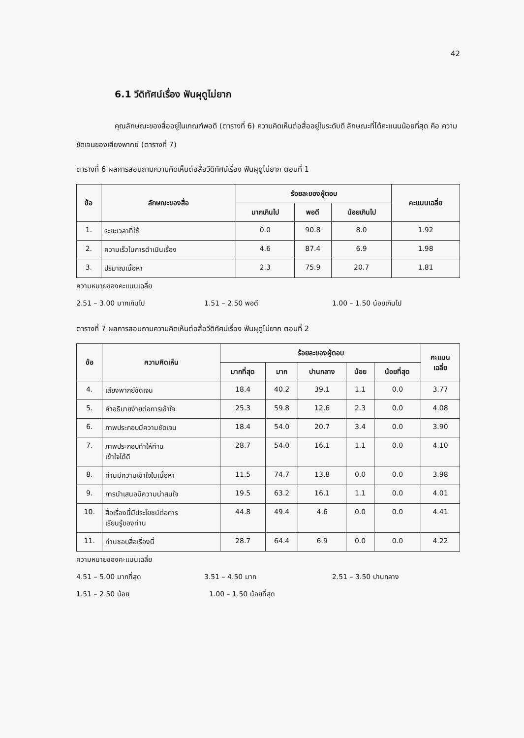42
6.1 วีดิทัศน์เรื่อง ฟันผุดูไม่ยาก
คุณลักษณะของสื่ออยู่ในเกณฑ์พอดี (ตารางที่ 6) ความคิดเห็นต่อสื่ออยู่ในระดับดี ลักษณะที่ได้คะแนนน้อยที่สุด คือ ความชัดเจนของเสียงพากย์ (ตารางที่ 7)
ตารางที่ 6 ผลการสอบถามความคิดเห็นต่อสื่อวีดิทัศน์เรื่อง ฟันผุดูไม่ยาก ตอนที่ 1
| ข้อ | ลักษณะของสื่อ | ร้อยละของผู้ตอบ | | | คะแนนเฉลี่ย |
| --- | --- | --- | --- | --- | --- |
| | | มากเกินไป | พอดี | น้อยเกินไป | |
| 1. | ระยะเวลาที่ใช้ | 0.0 | 90.8 | 8.0 | 1.92 |
| 2. | ความเร็วในการดำเนินเรื่อง | 4.6 | 87.4 | 6.9 | 1.98 |
| 3. | ปริมาณเนื้อหา | 2.3 | 75.9 | 20.7 | 1.81 |
ความหมายของคะแนนเฉลี่ย
2.51 – 3.00 มากเกินไป 1.51 – 2.50 พอดี 1.00 – 1.50 น้อยเกินไป
ตารางที่ 7 ผลการสอบถามความคิดเห็นต่อสื่อวีดิทัศน์เรื่อง ฟันผุดูไม่ยาก ตอนที่ 2
| ข้อ | ความคิดเห็น | ร้อยละของผู้ตอบ | | | | | คะแนน เฉลี่ย |
| --- | --- | --- | --- | --- | --- | --- | --- |
| | | มากที่สุด | มาก | ปานกลาง | น้อย | น้อยที่สุด | |
| 4. | เสียงพากย์ชัดเจน | 18.4 | 40.2 | 39.1 | 1.1 | 0.0 | 3.77 |
| 5. | คำอธิบายง่ายต่อการเข้าใจ | 25.3 | 59.8 | 12.6 | 2.3 | 0.0 | 4.08 |
| 6. | ภาพประกอบมีความชัดเจน | 18.4 | 54.0 | 20.7 | 3.4 | 0.0 | 3.90 |
| 7. | ภาพประกอบทำให้ท่าน เข้าใจได้ดี | 28.7 | 54.0 | 16.1 | 1.1 | 0.0 | 4.10 |
| 8. | ท่านมีความเข้าใจในเนื้อหา | 11.5 | 74.7 | 13.8 | 0.0 | 0.0 | 3.98 |
| 9. | การนำเสนอมีความน่าสนใจ | 19.5 | 63.2 | 16.1 | 1.1 | 0.0 | 4.01 |
| 10. | สื่อเรื่องนี้มีประโยชน์ต่อการ เรียนรู้ของท่าน | 44.8 | 49.4 | 4.6 | 0.0 | 0.0 | 4.41 |
| 11. | ท่านชอบสื่อเรื่องนี้ | 28.7 | 64.4 | 6.9 | 0.0 | 0.0 | 4.22 |
ความหมายของคะแนนเฉลี่ย
4.51 – 5.00 มากที่สุด 3.51 – 4.50 มาก 2.51 – 3.50 ปานกลาง
1.51 – 2.50 น้อย 1.00 – 1.50 น้อยที่สุด